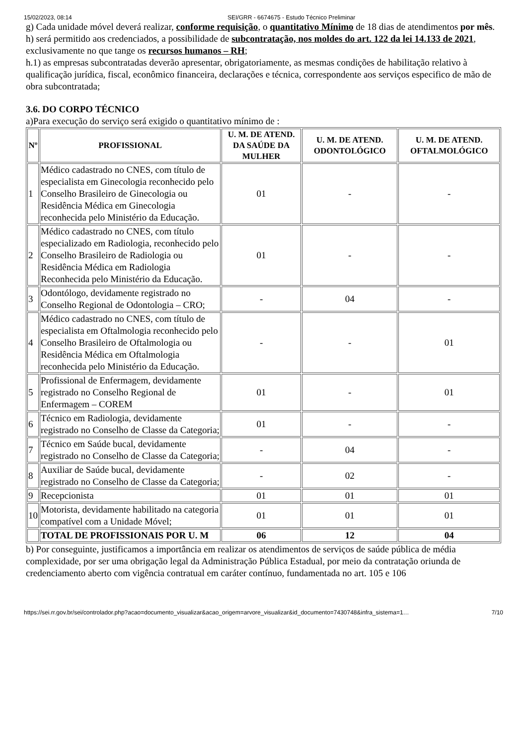15/02/2023, 08:14 SEI/GRR - 6674675 - Estudo Técnico Preliminar
g) Cada unidade móvel deverá realizar, conforme requisição, o quantitativo Mínimo de 18 dias de atendimentos por mês.
h) será permitido aos credenciados, a possibilidade de subcontratação, nos moldes do art. 122 da lei 14.133 de 2021, exclusivamente no que tange os recursos humanos – RH;
h.1) as empresas subcontratadas deverão apresentar, obrigatoriamente, as mesmas condições de habilitação relativo à qualificação jurídica, fiscal, econômico financeira, declarações e técnica, correspondente aos serviços especifico de mão de obra subcontratada;
3.6. DO CORPO TÉCNICO
a)Para execução do serviço será exigido o quantitativo mínimo de :
| Nº | PROFISSIONAL | U. M. DE ATEND. DA SAÚDE DA MULHER | U. M. DE ATEND. ODONTOLÓGICO | U. M. DE ATEND. OFTALMOLÓGICO |
| --- | --- | --- | --- | --- |
| 1 | Médico cadastrado no CNES, com título de especialista em Ginecologia reconhecido pelo Conselho Brasileiro de Ginecologia ou Residência Médica em Ginecologia reconhecida pelo Ministério da Educação. | 01 | - | - |
| 2 | Médico cadastrado no CNES, com título especializado em Radiologia, reconhecido pelo Conselho Brasileiro de Radiologia ou Residência Médica em Radiologia Reconhecida pelo Ministério da Educação. | 01 | - | - |
| 3 | Odontólogo, devidamente registrado no Conselho Regional de Odontologia – CRO; | - | 04 | - |
| 4 | Médico cadastrado no CNES, com título de especialista em Oftalmologia reconhecido pelo Conselho Brasileiro de Oftalmologia ou Residência Médica em Oftalmologia reconhecida pelo Ministério da Educação. | - | - | 01 |
| 5 | Profissional de Enfermagem, devidamente registrado no Conselho Regional de Enfermagem – COREM | 01 | - | 01 |
| 6 | Técnico em Radiologia, devidamente registrado no Conselho de Classe da Categoria; | 01 | - | - |
| 7 | Técnico em Saúde bucal, devidamente registrado no Conselho de Classe da Categoria; | - | 04 | - |
| 8 | Auxiliar de Saúde bucal, devidamente registrado no Conselho de Classe da Categoria; | - | 02 | - |
| 9 | Recepcionista | 01 | 01 | 01 |
| 10 | Motorista, devidamente habilitado na categoria compatível com a Unidade Móvel; | 01 | 01 | 01 |
| | TOTAL DE PROFISSIONAIS POR U. M | 06 | 12 | 04 |
b) Por conseguinte, justificamos a importância em realizar os atendimentos de serviços de saúde pública de média complexidade, por ser uma obrigação legal da Administração Pública Estadual, por meio da contratação oriunda de credenciamento aberto com vigência contratual em caráter contínuo, fundamentada no art. 105 e 106
https://sei.rr.gov.br/sei/controlador.php?acao=documento_visualizar&acao_origem=arvore_visualizar&id_documento=7430748&infra_sistema=1… 7/10